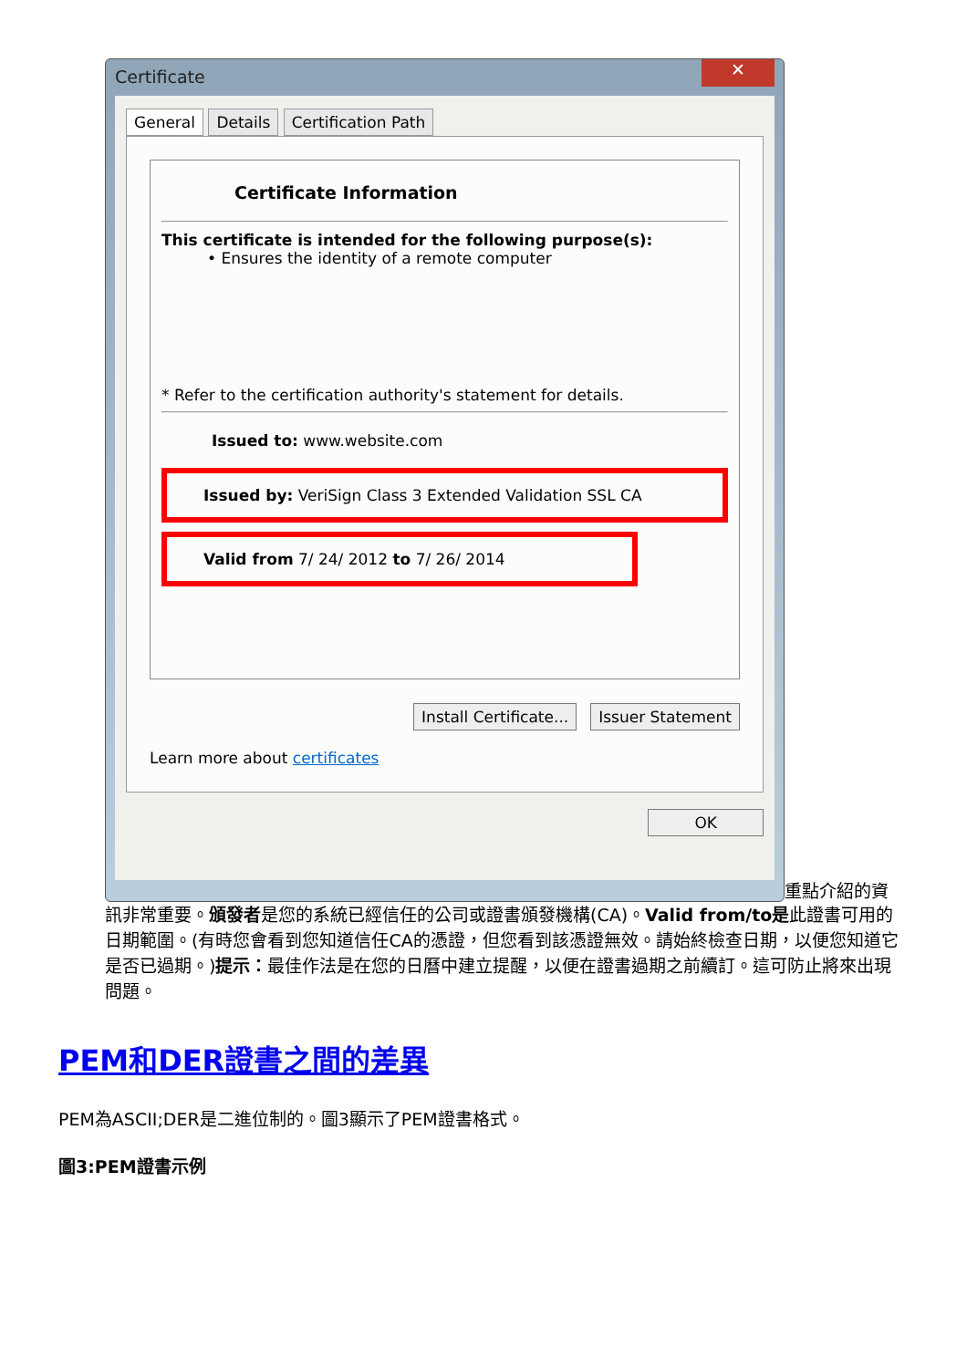Certificate
✕
General Details Certification Path
Certificate Information
This certificate is intended for the following purpose(s):
• Ensures the identity of a remote computer
* Refer to the certification authority's statement for details.
Issued to: www.website.com
Issued by: VeriSign Class 3 Extended Validation SSL CA
Valid from 7/ 24/ 2012 to 7/ 26/ 2014
Install Certificate... Issuer Statement
Learn more about certificates
OK
重點介紹的資
訊非常重要。頒發者是您的系統已經信任的公司或證書頒發機構(CA)。Valid from/to是此證書可用的日期範圍。(有時您會看到您知道信任CA的憑證，但您看到該憑證無效。請始終檢查日期，以便您知道它是否已過期。)提示：最佳作法是在您的日曆中建立提醒，以便在證書過期之前續訂。這可防止將來出現問題。
PEM和DER證書之間的差異
PEM為ASCII;DER是二進位制的。圖3顯示了PEM證書格式。
圖3:PEM證書示例